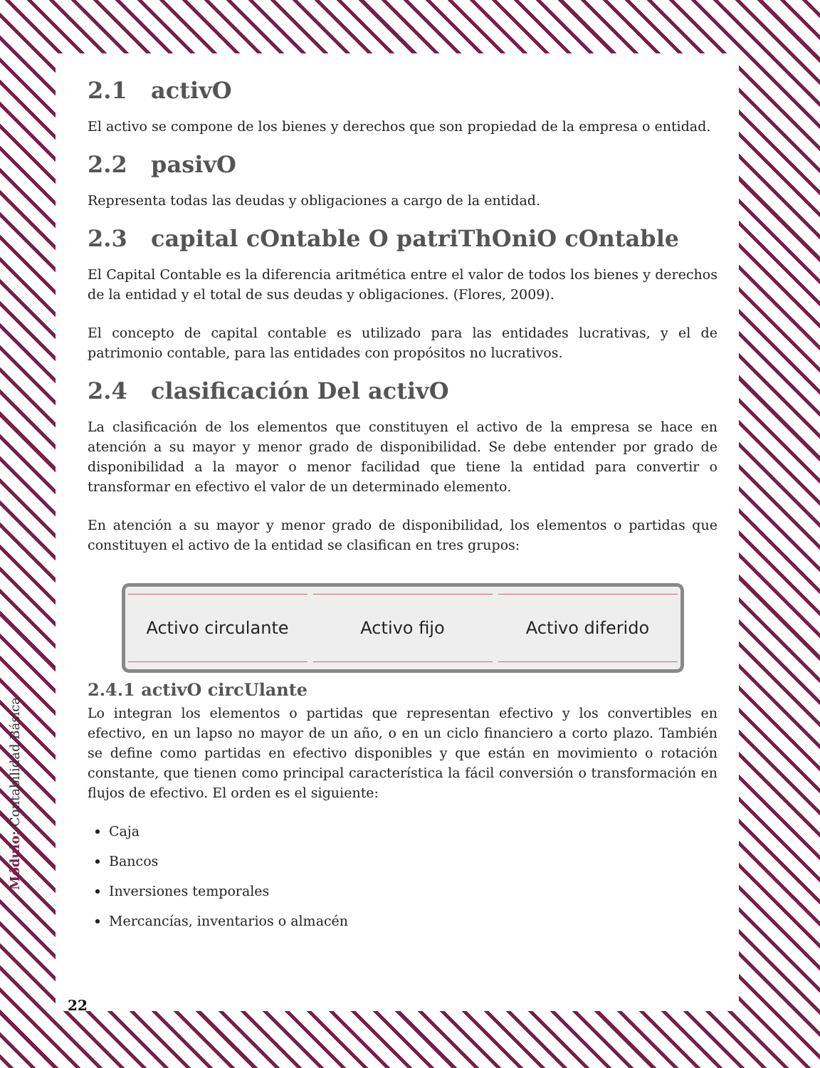Módulo: Contabilidad Básica
2.1 activO
El activo se compone de los bienes y derechos que son propiedad de la empresa o entidad.
2.2 pasivO
Representa todas las deudas y obligaciones a cargo de la entidad.
2.3 capital cOntable O patriThOniO cOntable
El Capital Contable es la diferencia aritmética entre el valor de todos los bienes y derechos de la entidad y el total de sus deudas y obligaciones. (Flores, 2009).
El concepto de capital contable es utilizado para las entidades lucrativas, y el de patrimonio contable, para las entidades con propósitos no lucrativos.
2.4 clasificación Del activO
La clasificación de los elementos que constituyen el activo de la empresa se hace en atención a su mayor y menor grado de disponibilidad. Se debe entender por grado de disponibilidad a la mayor o menor facilidad que tiene la entidad para convertir o transformar en efectivo el valor de un determinado elemento.
En atención a su mayor y menor grado de disponibilidad, los elementos o partidas que constituyen el activo de la entidad se clasifican en tres grupos:
Activo circulante Activo fijo Activo diferido
2.4.1 activO circUlante
Lo integran los elementos o partidas que representan efectivo y los convertibles en efectivo, en un lapso no mayor de un año, o en un ciclo financiero a corto plazo. También se define como partidas en efectivo disponibles y que están en movimiento o rotación constante, que tienen como principal característica la fácil conversión o transformación en flujos de efectivo. El orden es el siguiente:
Caja
Bancos
Inversiones temporales
Mercancías, inventarios o almacén
22